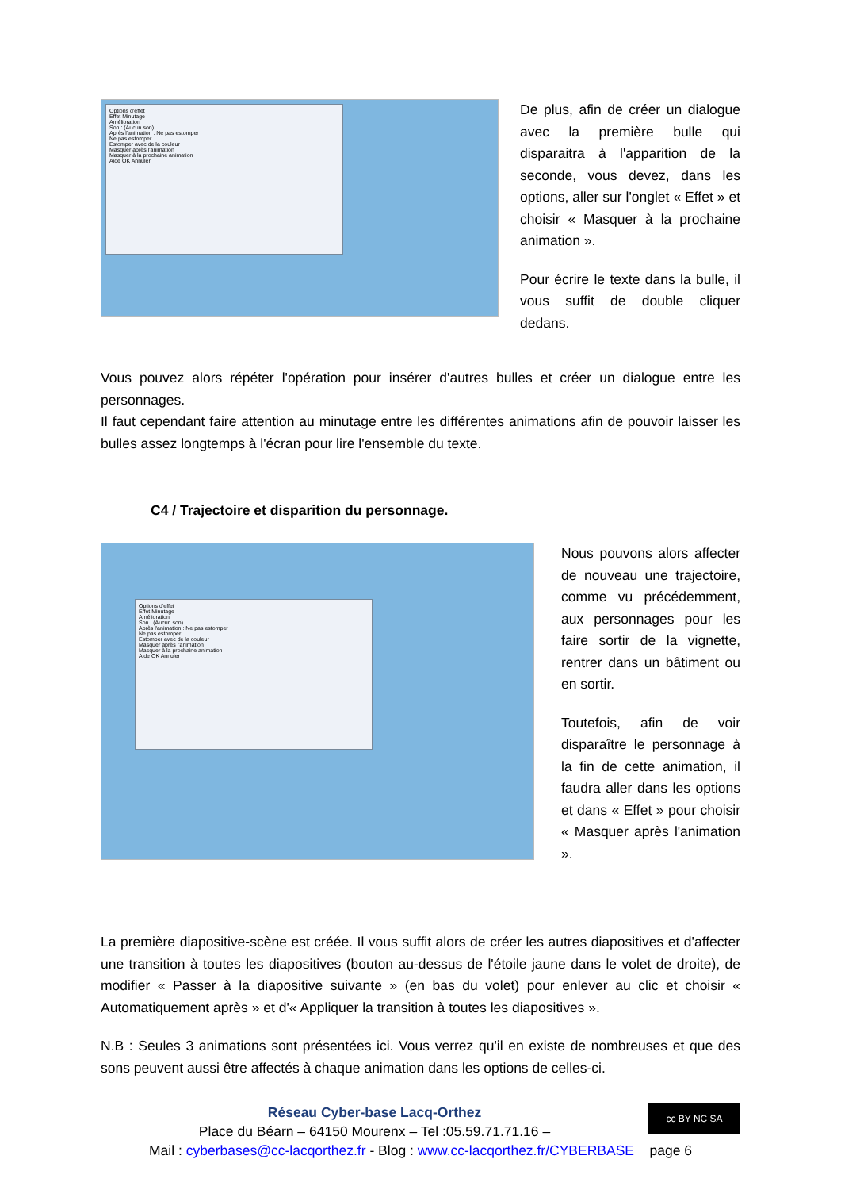Options d'effet
Effet Minutage
Amélioration
Son : (Aucun son)
Après l'animation : Ne pas estomper
Ne pas estomper
Estomper avec de la couleur
Masquer après l'animation
Masquer à la prochaine animation
Aide OK Annuler
De plus, afin de créer un dialogue avec la première bulle qui disparaitra à l'apparition de la seconde, vous devez, dans les options, aller sur l'onglet « Effet » et choisir « Masquer à la prochaine animation ».
Pour écrire le texte dans la bulle, il vous suffit de double cliquer dedans.
Vous pouvez alors répéter l'opération pour insérer d'autres bulles et créer un dialogue entre les personnages.
Il faut cependant faire attention au minutage entre les différentes animations afin de pouvoir laisser les bulles assez longtemps à l'écran pour lire l'ensemble du texte.
C4 / Trajectoire et disparition du personnage.
Options d'effet
Effet Minutage
Amélioration
Son : (Aucun son)
Après l'animation : Ne pas estomper
Ne pas estomper
Estomper avec de la couleur
Masquer après l'animation
Masquer à la prochaine animation
Aide OK Annuler
Nous pouvons alors affecter de nouveau une trajectoire, comme vu précédemment, aux personnages pour les faire sortir de la vignette, rentrer dans un bâtiment ou en sortir.
Toutefois, afin de voir disparaître le personnage à la fin de cette animation, il faudra aller dans les options et dans « Effet » pour choisir « Masquer après l'animation ».
La première diapositive-scène est créée. Il vous suffit alors de créer les autres diapositives et d'affecter une transition à toutes les diapositives (bouton au-dessus de l'étoile jaune dans le volet de droite), de modifier « Passer à la diapositive suivante » (en bas du volet) pour enlever au clic et choisir « Automatiquement après » et d'« Appliquer la transition à toutes les diapositives ».
N.B : Seules 3 animations sont présentées ici. Vous verrez qu'il en existe de nombreuses et que des sons peuvent aussi être affectés à chaque animation dans les options de celles-ci.
cc BY NC SA
Réseau Cyber-base Lacq-Orthez
Place du Béarn – 64150 Mourenx – Tel :05.59.71.71.16 –
Mail : cyberbases@cc-lacqorthez.fr - Blog : www.cc-lacqorthez.fr/CYBERBASE page 6